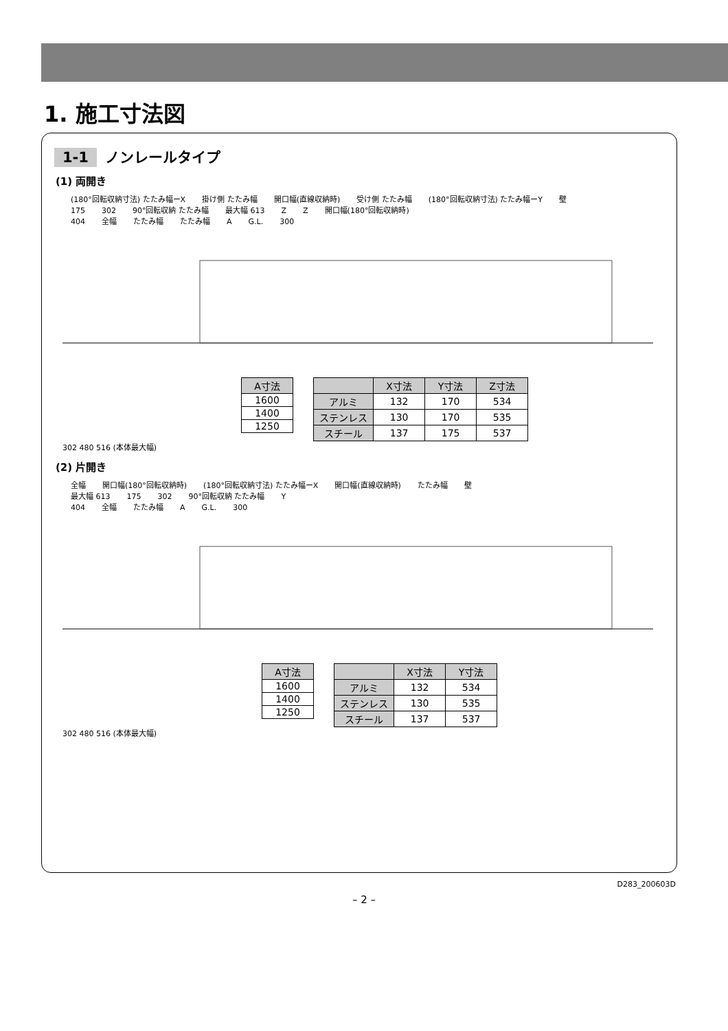1. 施工寸法図
1-1 ノンレールタイプ
(1) 両開き
(180°回転収納寸法) たたみ幅ーX 掛け側 たたみ幅 開口幅(直線収納時) 受け側 たたみ幅 (180°回転収納寸法) たたみ幅ーY 壁
175 302 90°回転収納 たたみ幅 最大幅 613 Z Z 開口幅(180°回転収納時)
404 全幅 たたみ幅 たたみ幅 A G.L. 300
| A寸法 |
| --- |
| 1600 |
| 1400 |
| 1250 |
| | X寸法 | Y寸法 | Z寸法 |
| --- | --- | --- | --- |
| アルミ | 132 | 170 | 534 |
| ステンレス | 130 | 170 | 535 |
| スチール | 137 | 175 | 537 |
302 480 516 (本体最大幅)
(2) 片開き
全幅 開口幅(180°回転収納時) (180°回転収納寸法) たたみ幅ーX 開口幅(直線収納時) たたみ幅 壁
最大幅 613 175 302 90°回転収納 たたみ幅 Y
404 全幅 たたみ幅 A G.L. 300
| A寸法 |
| --- |
| 1600 |
| 1400 |
| 1250 |
| | X寸法 | Y寸法 |
| --- | --- | --- |
| アルミ | 132 | 534 |
| ステンレス | 130 | 535 |
| スチール | 137 | 537 |
302 480 516 (本体最大幅)
D283_200603D
– 2 –